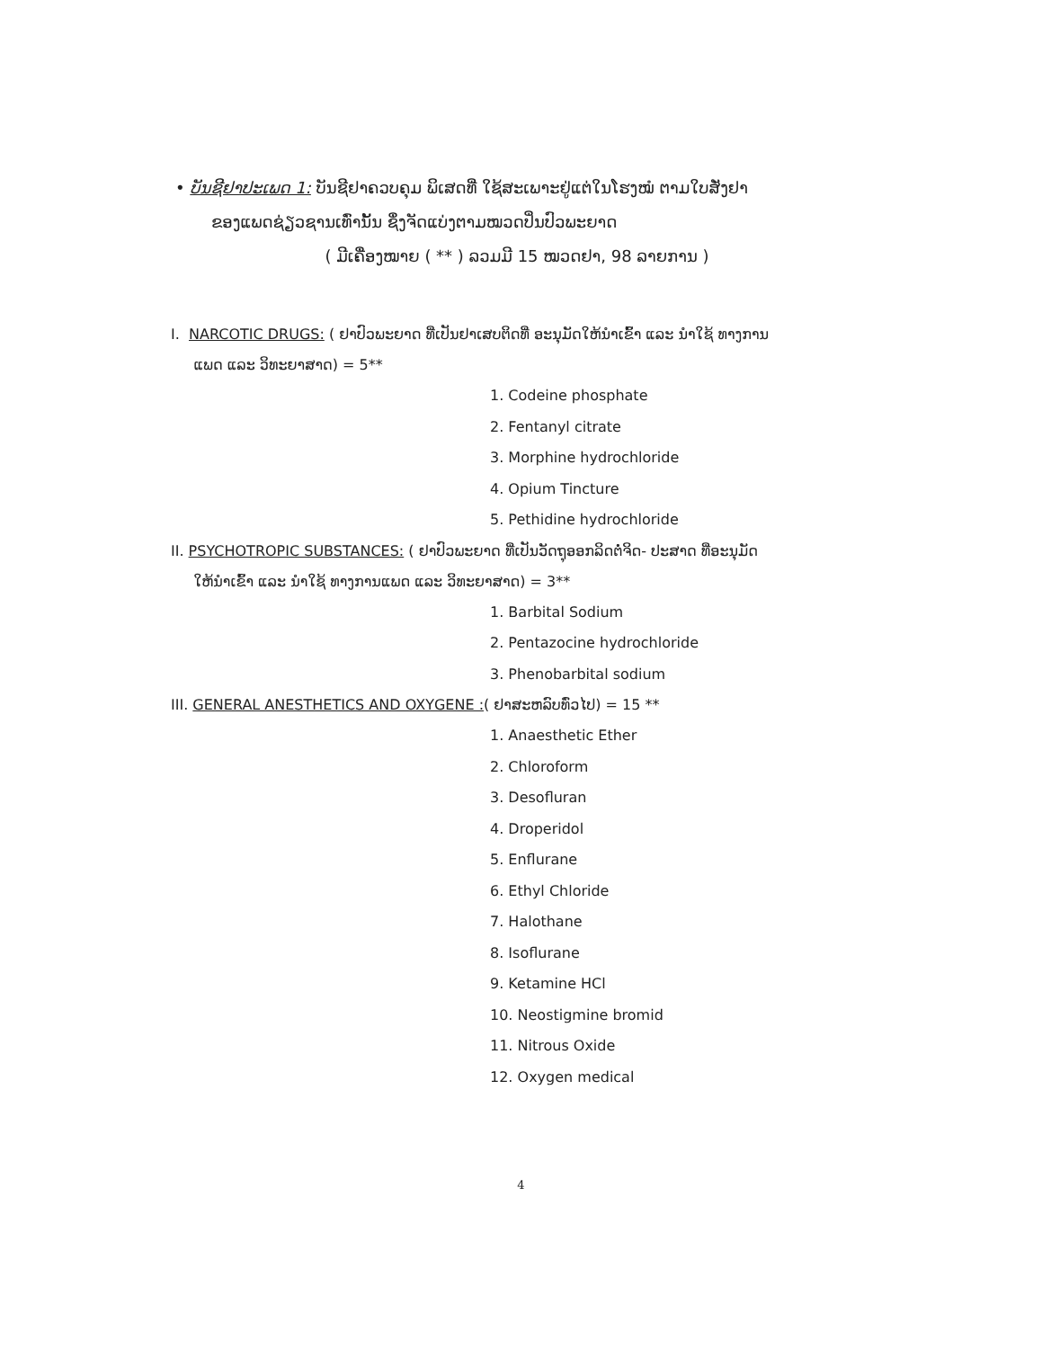• ບັນຊີຢາປະເພດ 1: ບັນຊີຢາຄວບຄຸມ ພິເສດທີ່ ໃຊ້ສະເພາະຢູ່ແຕ່ໃນໂຮງໝໍ ຕາມໃບສັ່ງຢາ
ຂອງແພດຊ່ຽວຊານເທົ່ານັ້ນ ຊຶ່ງຈັດແບ່ງຕາມໝວດປິ່ນປົວພະຍາດ
( ມີເຄື່ອງໝາຍ ( ** ) ລວມມີ 15 ໝວດຢາ, 98 ລາຍການ )
I. NARCOTIC DRUGS: ( ຢາປົວພະຍາດ ທີ່ເປັນຢາເສບຕິດທີ່ ອະນຸມັດໃຫ້ນຳເຂົ້າ ແລະ ນຳໃຊ້ ທາງການ
ແພດ ແລະ ວິທະຍາສາດ) = 5**
1. Codeine phosphate
2. Fentanyl citrate
3. Morphine hydrochloride
4. Opium Tincture
5. Pethidine hydrochloride
II. PSYCHOTROPIC SUBSTANCES: ( ຢາປົວພະຍາດ ທີ່ເປັນວັດຖຸອອກລິດຕໍ່ຈິດ- ປະສາດ ທີ່ອະນຸມັດ
ໃຫ້ນຳເຂົ້າ ແລະ ນຳໃຊ້ ທາງການແພດ ແລະ ວິທະຍາສາດ) = 3**
1. Barbital Sodium
2. Pentazocine hydrochloride
3. Phenobarbital sodium
III. GENERAL ANESTHETICS AND OXYGENE :( ຢາສະຫລົບທົ່ວໄປ) = 15 **
1. Anaesthetic Ether
2. Chloroform
3. Desofluran
4. Droperidol
5. Enflurane
6. Ethyl Chloride
7. Halothane
8. Isoflurane
9. Ketamine HCl
10. Neostigmine bromid
11. Nitrous Oxide
12. Oxygen medical
4